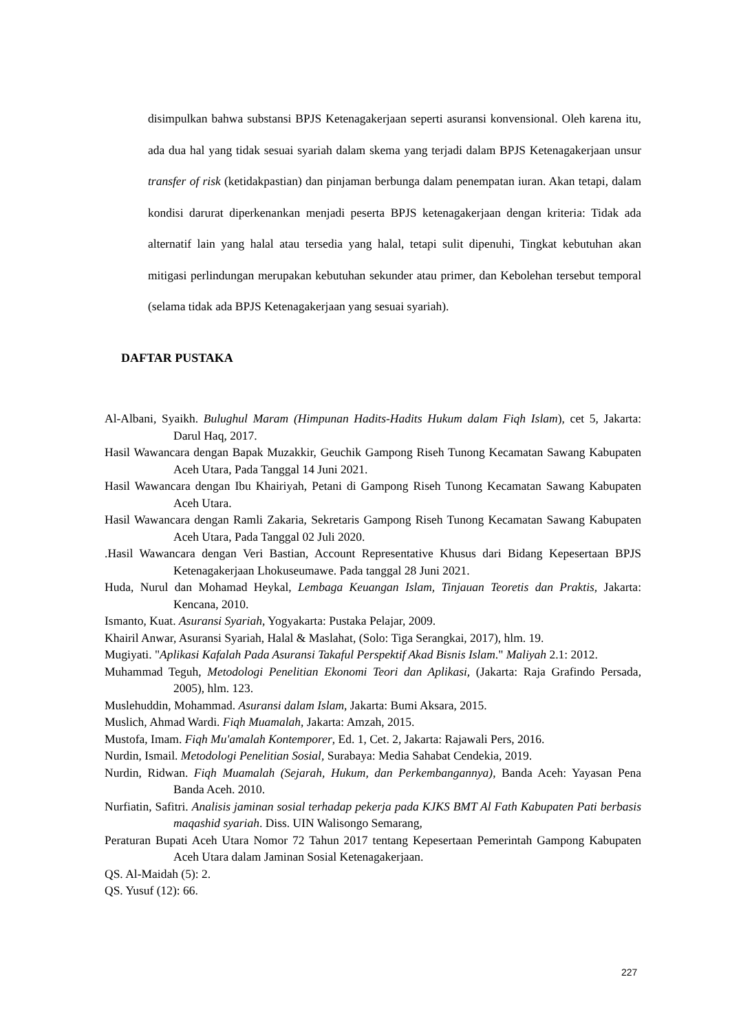disimpulkan bahwa substansi BPJS Ketenagakerjaan seperti asuransi konvensional. Oleh karena itu, ada dua hal yang tidak sesuai syariah dalam skema yang terjadi dalam BPJS Ketenagakerjaan unsur transfer of risk (ketidakpastian) dan pinjaman berbunga dalam penempatan iuran. Akan tetapi, dalam kondisi darurat diperkenankan menjadi peserta BPJS ketenagakerjaan dengan kriteria: Tidak ada alternatif lain yang halal atau tersedia yang halal, tetapi sulit dipenuhi, Tingkat kebutuhan akan mitigasi perlindungan merupakan kebutuhan sekunder atau primer, dan Kebolehan tersebut temporal (selama tidak ada BPJS Ketenagakerjaan yang sesuai syariah).
DAFTAR PUSTAKA
Al-Albani, Syaikh. Bulughul Maram (Himpunan Hadits-Hadits Hukum dalam Fiqh Islam), cet 5, Jakarta: Darul Haq, 2017.
Hasil Wawancara dengan Bapak Muzakkir, Geuchik Gampong Riseh Tunong Kecamatan Sawang Kabupaten Aceh Utara, Pada Tanggal 14 Juni 2021.
Hasil Wawancara dengan Ibu Khairiyah, Petani di Gampong Riseh Tunong Kecamatan Sawang Kabupaten Aceh Utara.
Hasil Wawancara dengan Ramli Zakaria, Sekretaris Gampong Riseh Tunong Kecamatan Sawang Kabupaten Aceh Utara, Pada Tanggal 02 Juli 2020.
.Hasil Wawancara dengan Veri Bastian, Account Representative Khusus dari Bidang Kepesertaan BPJS Ketenagakerjaan Lhokuseumawe. Pada tanggal 28 Juni 2021.
Huda, Nurul dan Mohamad Heykal, Lembaga Keuangan Islam, Tinjauan Teoretis dan Praktis, Jakarta: Kencana, 2010.
Ismanto, Kuat. Asuransi Syariah, Yogyakarta: Pustaka Pelajar, 2009.
Khairil Anwar, Asuransi Syariah, Halal & Maslahat, (Solo: Tiga Serangkai, 2017), hlm. 19.
Mugiyati. "Aplikasi Kafalah Pada Asuransi Takaful Perspektif Akad Bisnis Islam." Maliyah 2.1: 2012.
Muhammad Teguh, Metodologi Penelitian Ekonomi Teori dan Aplikasi, (Jakarta: Raja Grafindo Persada, 2005), hlm. 123.
Muslehuddin, Mohammad. Asuransi dalam Islam, Jakarta: Bumi Aksara, 2015.
Muslich, Ahmad Wardi. Fiqh Muamalah, Jakarta: Amzah, 2015.
Mustofa, Imam. Fiqh Mu'amalah Kontemporer, Ed. 1, Cet. 2, Jakarta: Rajawali Pers, 2016.
Nurdin, Ismail. Metodologi Penelitian Sosial, Surabaya: Media Sahabat Cendekia, 2019.
Nurdin, Ridwan. Fiqh Muamalah (Sejarah, Hukum, dan Perkembangannya), Banda Aceh: Yayasan Pena Banda Aceh. 2010.
Nurfiatin, Safitri. Analisis jaminan sosial terhadap pekerja pada KJKS BMT Al Fath Kabupaten Pati berbasis maqashid syariah. Diss. UIN Walisongo Semarang,
Peraturan Bupati Aceh Utara Nomor 72 Tahun 2017 tentang Kepesertaan Pemerintah Gampong Kabupaten Aceh Utara dalam Jaminan Sosial Ketenagakerjaan.
QS. Al-Maidah (5): 2.
QS. Yusuf (12): 66.
227